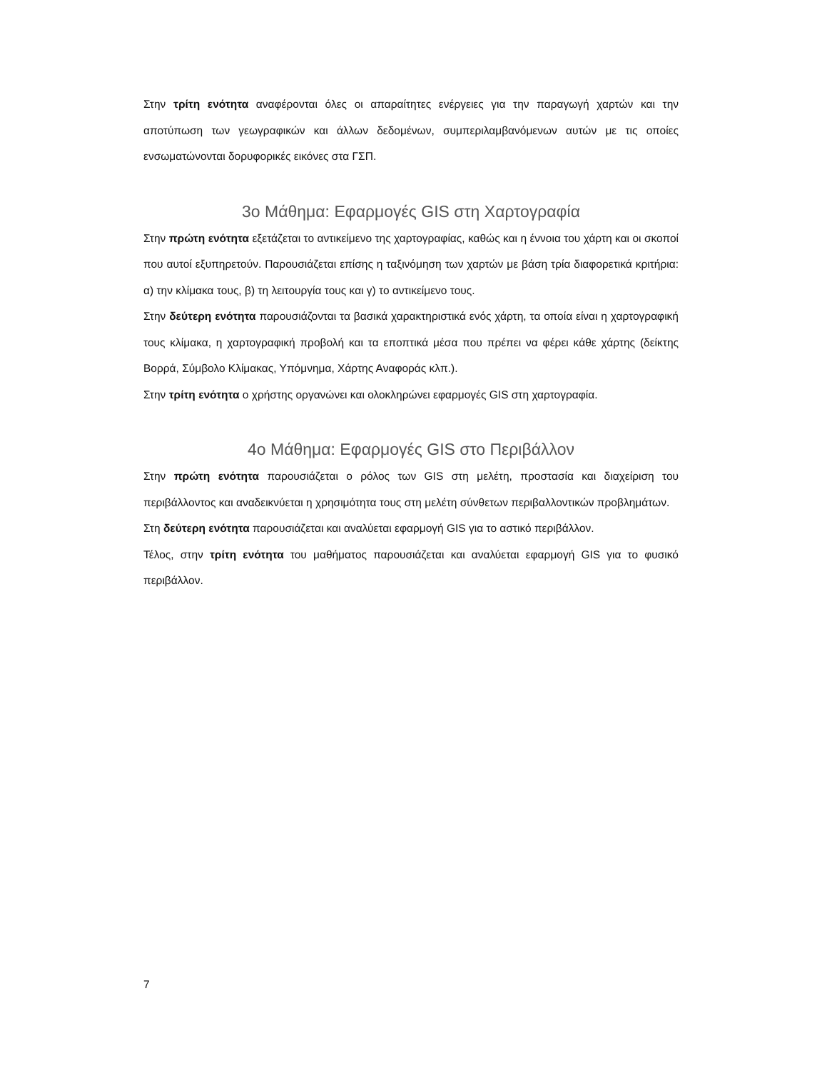Στην τρίτη ενότητα αναφέρονται όλες οι απαραίτητες ενέργειες για την παραγωγή χαρτών και την αποτύπωση των γεωγραφικών και άλλων δεδομένων, συμπεριλαμβανόμενων αυτών με τις οποίες ενσωματώνονται δορυφορικές εικόνες στα ΓΣΠ.
3ο Μάθημα: Εφαρμογές GIS στη Χαρτογραφία
Στην πρώτη ενότητα εξετάζεται το αντικείμενο της χαρτογραφίας, καθώς και η έννοια του χάρτη και οι σκοποί που αυτοί εξυπηρετούν. Παρουσιάζεται επίσης η ταξινόμηση των χαρτών με βάση τρία διαφορετικά κριτήρια: α) την κλίμακα τους, β) τη λειτουργία τους και γ) το αντικείμενο τους.
Στην δεύτερη ενότητα παρουσιάζονται τα βασικά χαρακτηριστικά ενός χάρτη, τα οποία είναι η χαρτογραφική τους κλίμακα, η χαρτογραφική προβολή και τα εποπτικά μέσα που πρέπει να φέρει κάθε χάρτης (δείκτης Βορρά, Σύμβολο Κλίμακας, Υπόμνημα, Χάρτης Αναφοράς κλπ.).
Στην τρίτη ενότητα ο χρήστης οργανώνει και ολοκληρώνει εφαρμογές GIS στη χαρτογραφία.
4ο Μάθημα: Εφαρμογές GIS στο Περιβάλλον
Στην πρώτη ενότητα παρουσιάζεται ο ρόλος των GIS στη μελέτη, προστασία και διαχείριση του περιβάλλοντος και αναδεικνύεται η χρησιμότητα τους στη μελέτη σύνθετων περιβαλλοντικών προβλημάτων.
Στη δεύτερη ενότητα παρουσιάζεται και αναλύεται εφαρμογή GIS για το αστικό περιβάλλον.
Τέλος, στην τρίτη ενότητα του μαθήματος παρουσιάζεται και αναλύεται εφαρμογή GIS για το φυσικό περιβάλλον.
7